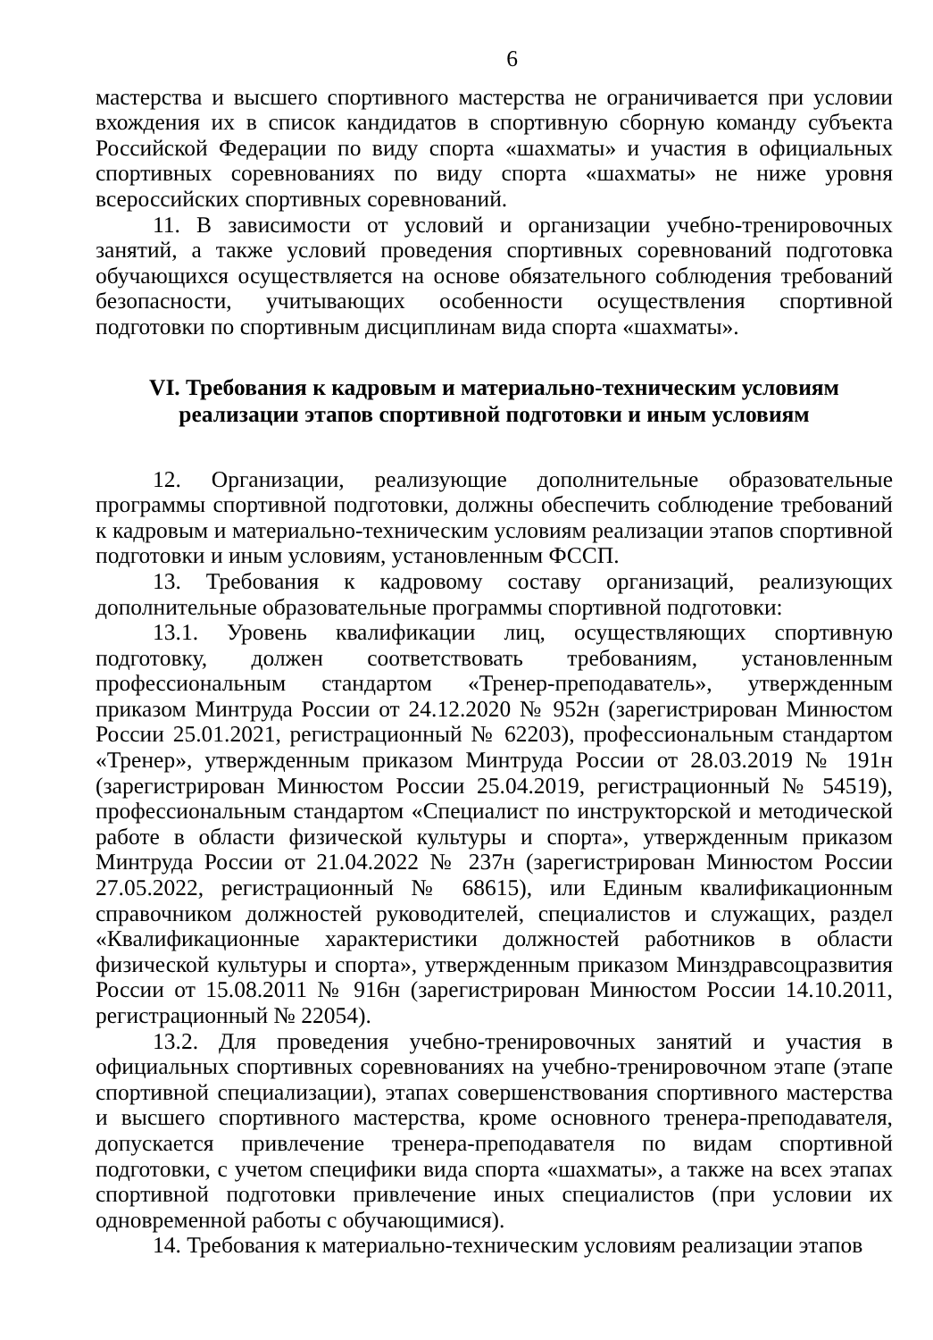6
мастерства и высшего спортивного мастерства не ограничивается при условии вхождения их в список кандидатов в спортивную сборную команду субъекта Российской Федерации по виду спорта «шахматы» и участия в официальных спортивных соревнованиях по виду спорта «шахматы» не ниже уровня всероссийских спортивных соревнований.
11. В зависимости от условий и организации учебно-тренировочных занятий, а также условий проведения спортивных соревнований подготовка обучающихся осуществляется на основе обязательного соблюдения требований безопасности, учитывающих особенности осуществления спортивной подготовки по спортивным дисциплинам вида спорта «шахматы».
VI. Требования к кадровым и материально-техническим условиям
реализации этапов спортивной подготовки и иным условиям
12. Организации, реализующие дополнительные образовательные программы спортивной подготовки, должны обеспечить соблюдение требований к кадровым и материально-техническим условиям реализации этапов спортивной подготовки и иным условиям, установленным ФССП.
13. Требования к кадровому составу организаций, реализующих дополнительные образовательные программы спортивной подготовки:
13.1. Уровень квалификации лиц, осуществляющих спортивную подготовку, должен соответствовать требованиям, установленным профессиональным стандартом «Тренер-преподаватель», утвержденным приказом Минтруда России от 24.12.2020 № 952н (зарегистрирован Минюстом России 25.01.2021, регистрационный № 62203), профессиональным стандартом «Тренер», утвержденным приказом Минтруда России от 28.03.2019 № 191н (зарегистрирован Минюстом России 25.04.2019, регистрационный № 54519), профессиональным стандартом «Специалист по инструкторской и методической работе в области физической культуры и спорта», утвержденным приказом Минтруда России от 21.04.2022 № 237н (зарегистрирован Минюстом России 27.05.2022, регистрационный № 68615), или Единым квалификационным справочником должностей руководителей, специалистов и служащих, раздел «Квалификационные характеристики должностей работников в области физической культуры и спорта», утвержденным приказом Минздравсоцразвития России от 15.08.2011 № 916н (зарегистрирован Минюстом России 14.10.2011, регистрационный № 22054).
13.2. Для проведения учебно-тренировочных занятий и участия в официальных спортивных соревнованиях на учебно-тренировочном этапе (этапе спортивной специализации), этапах совершенствования спортивного мастерства и высшего спортивного мастерства, кроме основного тренера-преподавателя, допускается привлечение тренера-преподавателя по видам спортивной подготовки, с учетом специфики вида спорта «шахматы», а также на всех этапах спортивной подготовки привлечение иных специалистов (при условии их одновременной работы с обучающимися).
14. Требования к материально-техническим условиям реализации этапов